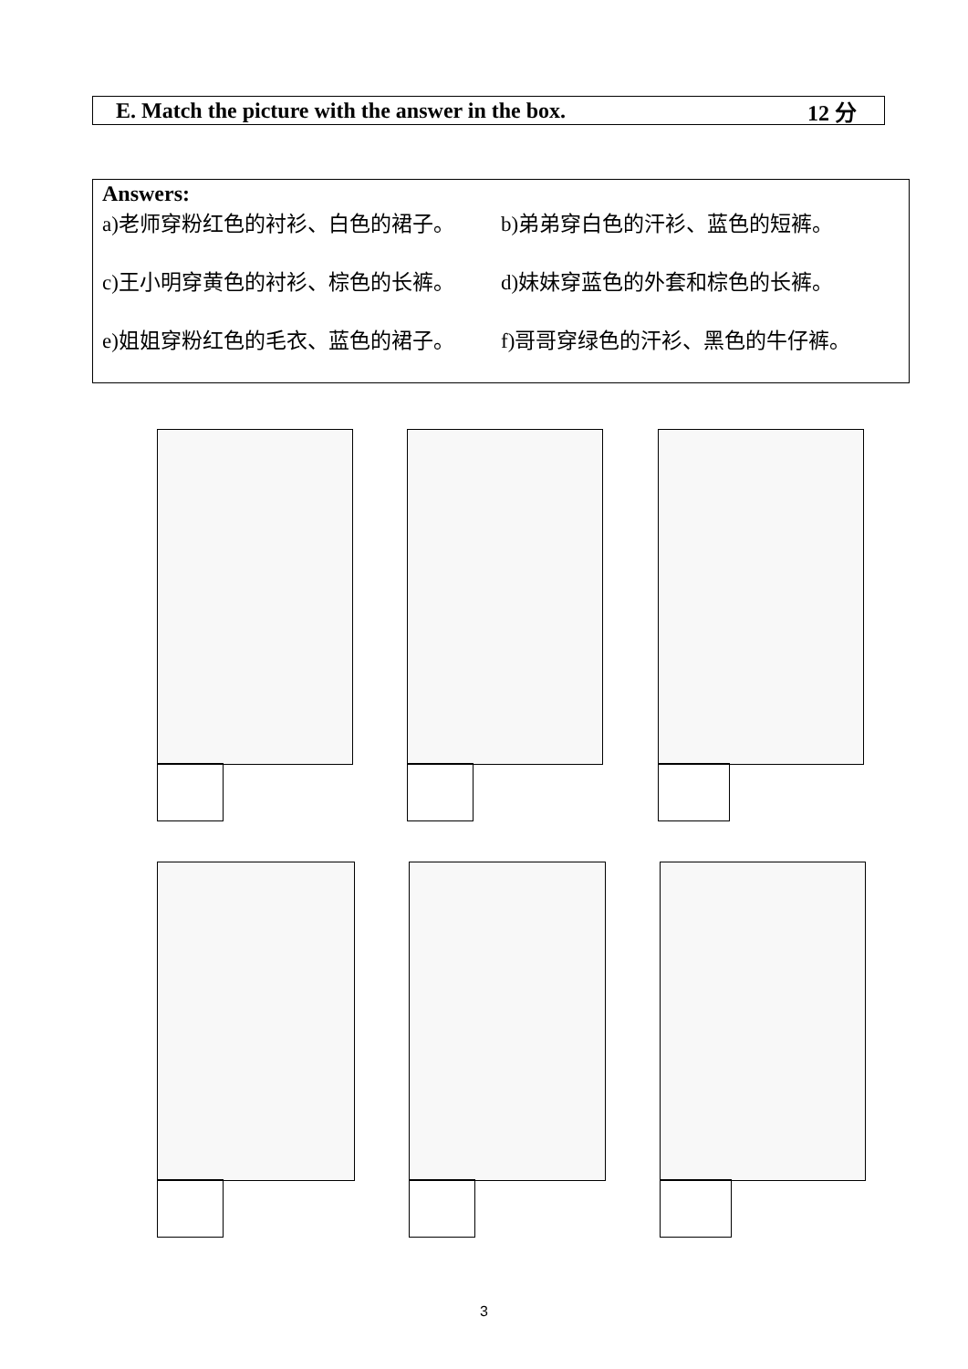E. Match the picture with the answer in the box. 12 分
Answers:
a)老师穿粉红色的衬衫、白色的裙子。 b)弟弟穿白色的汗衫、蓝色的短裤。
c)王小明穿黄色的衬衫、棕色的长裤。 d)妹妹穿蓝色的外套和棕色的长裤。
e)姐姐穿粉红色的毛衣、蓝色的裙子。 f)哥哥穿绿色的汗衫、黑色的牛仔裤。
3